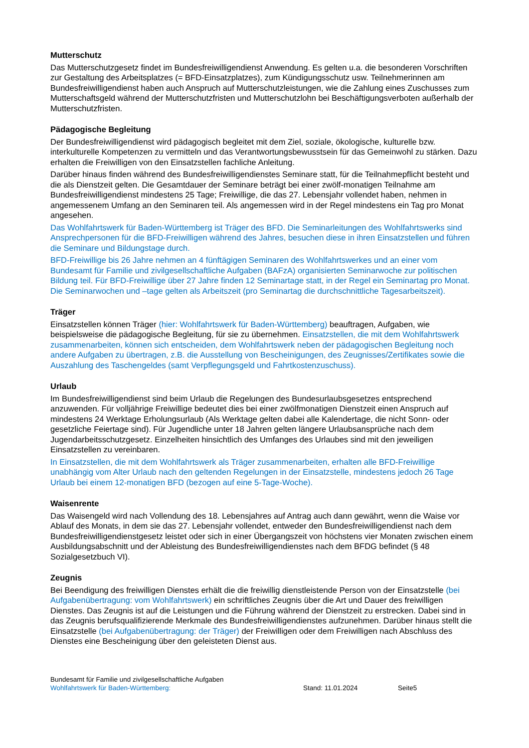Mutterschutz
Das Mutterschutzgesetz findet im Bundesfreiwilligendienst Anwendung. Es gelten u.a. die besonderen Vorschriften zur Gestaltung des Arbeitsplatzes (= BFD-Einsatzplatzes), zum Kündigungsschutz usw. Teilnehmerinnen am Bundesfreiwilligendienst haben auch Anspruch auf Mutterschutzleistungen, wie die Zahlung eines Zuschusses zum Mutterschaftsgeld während der Mutterschutzfristen und Mutterschutzlohn bei Beschäftigungsverboten außerhalb der Mutterschutzfristen.
Pädagogische Begleitung
Der Bundesfreiwilligendienst wird pädagogisch begleitet mit dem Ziel, soziale, ökologische, kulturelle bzw. interkulturelle Kompetenzen zu vermitteln und das Verantwortungsbewusstsein für das Gemeinwohl zu stärken. Dazu erhalten die Freiwilligen von den Einsatzstellen fachliche Anleitung.
Darüber hinaus finden während des Bundesfreiwilligendienstes Seminare statt, für die Teilnahmepflicht besteht und die als Dienstzeit gelten. Die Gesamtdauer der Seminare beträgt bei einer zwölf-monatigen Teilnahme am Bundesfreiwilligendienst mindestens 25 Tage; Freiwillige, die das 27. Lebensjahr vollendet haben, nehmen in angemessenem Umfang an den Seminaren teil. Als angemessen wird in der Regel mindestens ein Tag pro Monat angesehen.
Das Wohlfahrtswerk für Baden-Württemberg ist Träger des BFD. Die Seminarleitungen des Wohlfahrtswerks sind Ansprechpersonen für die BFD-Freiwilligen während des Jahres, besuchen diese in ihren Einsatzstellen und führen die Seminare und Bildungstage durch.
BFD-Freiwillige bis 26 Jahre nehmen an 4 fünftägigen Seminaren des Wohlfahrtswerkes und an einer vom Bundesamt für Familie und zivilgesellschaftliche Aufgaben (BAFzA) organisierten Seminarwoche zur politischen Bildung teil. Für BFD-Freiwillige über 27 Jahre finden 12 Seminartage statt, in der Regel ein Seminartag pro Monat. Die Seminarwochen und –tage gelten als Arbeitszeit (pro Seminartag die durchschnittliche Tagesarbeitszeit).
Träger
Einsatzstellen können Träger (hier: Wohlfahrtswerk für Baden-Württemberg) beauftragen, Aufgaben, wie beispielsweise die pädagogische Begleitung, für sie zu übernehmen. Einsatzstellen, die mit dem Wohlfahrtswerk zusammenarbeiten, können sich entscheiden, dem Wohlfahrtswerk neben der pädagogischen Begleitung noch andere Aufgaben zu übertragen, z.B. die Ausstellung von Bescheinigungen, des Zeugnisses/Zertifikates sowie die Auszahlung des Taschengeldes (samt Verpflegungsgeld und Fahrtkostenzuschuss).
Urlaub
Im Bundesfreiwilligendienst sind beim Urlaub die Regelungen des Bundesurlaubsgesetzes entsprechend anzuwenden. Für volljährige Freiwillige bedeutet dies bei einer zwölfmonatigen Dienstzeit einen Anspruch auf mindestens 24 Werktage Erholungsurlaub (Als Werktage gelten dabei alle Kalendertage, die nicht Sonn- oder gesetzliche Feiertage sind). Für Jugendliche unter 18 Jahren gelten längere Urlaubsansprüche nach dem Jugendarbeitsschutzgesetz. Einzelheiten hinsichtlich des Umfanges des Urlaubes sind mit den jeweiligen Einsatzstellen zu vereinbaren.
In Einsatzstellen, die mit dem Wohlfahrtswerk als Träger zusammenarbeiten, erhalten alle BFD-Freiwillige unabhängig vom Alter Urlaub nach den geltenden Regelungen in der Einsatzstelle, mindestens jedoch 26 Tage Urlaub bei einem 12-monatigen BFD (bezogen auf eine 5-Tage-Woche).
Waisenrente
Das Waisengeld wird nach Vollendung des 18. Lebensjahres auf Antrag auch dann gewährt, wenn die Waise vor Ablauf des Monats, in dem sie das 27. Lebensjahr vollendet, entweder den Bundesfreiwilligendienst nach dem Bundesfreiwilligendienstgesetz leistet oder sich in einer Übergangszeit von höchstens vier Monaten zwischen einem Ausbildungsabschnitt und der Ableistung des Bundesfreiwilligendienstes nach dem BFDG befindet (§ 48 Sozialgesetzbuch VI).
Zeugnis
Bei Beendigung des freiwilligen Dienstes erhält die die freiwillig dienstleistende Person von der Einsatzstelle (bei Aufgabenübertragung: vom Wohlfahrtswerk) ein schriftliches Zeugnis über die Art und Dauer des freiwilligen Dienstes. Das Zeugnis ist auf die Leistungen und die Führung während der Dienstzeit zu erstrecken. Dabei sind in das Zeugnis berufsqualifizierende Merkmale des Bundesfreiwilligendienstes aufzunehmen. Darüber hinaus stellt die Einsatzstelle (bei Aufgabenübertragung: der Träger) der Freiwilligen oder dem Freiwilligen nach Abschluss des Dienstes eine Bescheinigung über den geleisteten Dienst aus.
Bundesamt für Familie und zivilgesellschaftliche Aufgaben
Wohlfahrtswerk für Baden-Württemberg: Stand: 11.01.2024 Seite5